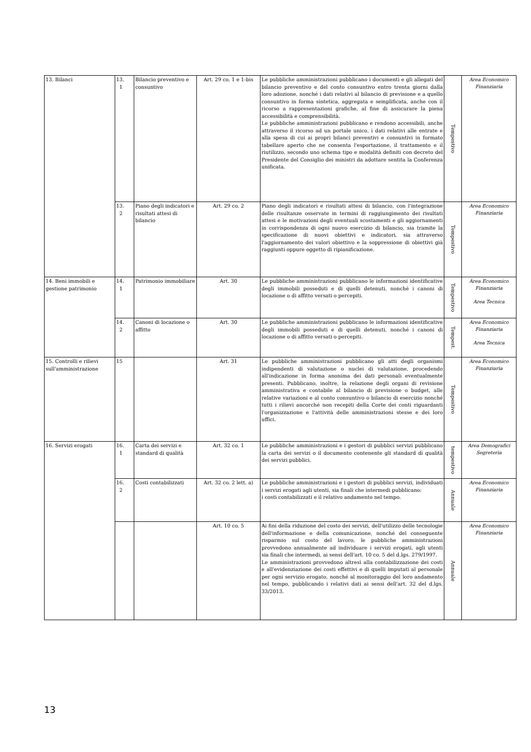| 13. Bilanci | 13. 1 | Bilancio preventivo e consuntivo | Art. 29 co. 1 e 1-bis | Le pubbliche amministrazioni pubblicano i documenti e gli allegati del bilancio preventivo e del conto consuntivo entro trenta giorni dalla loro adozione, nonché i dati relativi al bilancio di previsione e a quello consuntivo in forma sintetica, aggregata e semplificata, anche con il ricorso a rappresentazioni grafiche, al fine di assicurare la piena accessibilità e comprensibilità. Le pubbliche amministrazioni pubblicano e rendono accessibili, anche attraverso il ricorso ad un portale unico, i dati relativi alle entrate e alla spesa di cui ai propri bilanci preventivi e consuntivi in formato tabellare aperto che ne consenta l'esportazione, il trattamento e il riutilizzo, secondo uno schema tipo e modalità definiti con decreto del Presidente del Consiglio dei ministri da adottare sentita la Conferenza unificata. | Tempestivo | Area Economico Finanziaria |
| | 13. 2 | Piano degli indicatori e risultati attesi di bilancio | Art. 29 co. 2 | Piano degli indicatori e risultati attesi di bilancio, con l'integrazione delle risultanze osservate in termini di raggiungimento dei risultati attesi e le motivazioni degli eventuali scostamenti e gli aggiornamenti in corrispondenza di ogni nuovo esercizio di bilancio, sia tramite la specificazione di nuovi obiettivi e indicatori, sia attraverso l'aggiornamento dei valori obiettivo e la soppressione di obiettivi già raggiunti oppure oggetto di ripianificazione. | Tempestivo | Area Economico Finanziaria |
| 14. Beni immobili e gestione patrimonio | 14. 1 | Patrimonio immobiliare | Art. 30 | Le pubbliche amministrazioni pubblicano le informazioni identificative degli immobili posseduti e di quelli detenuti, nonché i canoni di locazione o di affitto versati o percepiti. | Tempestivo | Area Economico Finanziaria Area Tecnica |
| | 14. 2 | Canoni di locazione o affitto | Art. 30 | Le pubbliche amministrazioni pubblicano le informazioni identificative degli immobili posseduti e di quelli detenuti, nonché i canoni di locazione o di affitto versati o percepiti. | Tempest. | Area Economico Finanziaria Area Tecnica |
| 15. Controlli e rilievi sull'amministrazione | 15 | | Art. 31 | Le pubbliche amministrazioni pubblicano gli atti degli organismi indipendenti di valutazione o nuclei di valutazione, procedendo all'indicazione in forma anonima dei dati personali eventualmente presenti. Pubblicano, inoltre, la relazione degli organi di revisione amministrativa e contabile al bilancio di previsione o budget, alle relative variazioni e al conto consuntivo o bilancio di esercizio nonché tutti i rilievi ancorché non recepiti della Corte dei conti riguardanti l'organizzazione e l'attività delle amministrazioni stesse e dei loro uffici. | Tempestivo | Area Economico Finanziaria |
| 16. Servizi erogati | 16. 1 | Carta dei servizi e standard di qualità | Art. 32 co. 1 | Le pubbliche amministrazioni e i gestori di pubblici servizi pubblicano la carta dei servizi o il documento contenente gli standard di qualità dei servizi pubblici. | tempestivo | Area Demografici Segreteria |
| | 16. 2 | Costi contabilizzati | Art. 32 co. 2 lett. a) | Le pubbliche amministrazioni e i gestori di pubblici servizi, individuati i servizi erogati agli utenti, sia finali che intermedi pubblicano: i costi contabilizzati e il relativo andamento nel tempo. | Annuale | Area Economico Finanziaria |
| | | | Art. 10 co. 5 | Ai fini della riduzione del costo dei servizi, dell'utilizzo delle tecnologie dell'informazione e della comunicazione, nonché del conseguente risparmio sul costo del lavoro, le pubbliche amministrazioni provvedono annualmente ad individuare i servizi erogati, agli utenti sia finali che intermedi, ai sensi dell'art. 10 co. 5 del d.lgs. 279/1997. Le amministrazioni provvedono altresì alla contabilizzazione dei costi e all'evidenziazione dei costi effettivi e di quelli imputati al personale per ogni servizio erogato, nonché al monitoraggio del loro andamento nel tempo, pubblicando i relativi dati ai sensi dell'art. 32 del d.lgs. 33/2013. | Annuale | Area Economico Finanziaria |
13